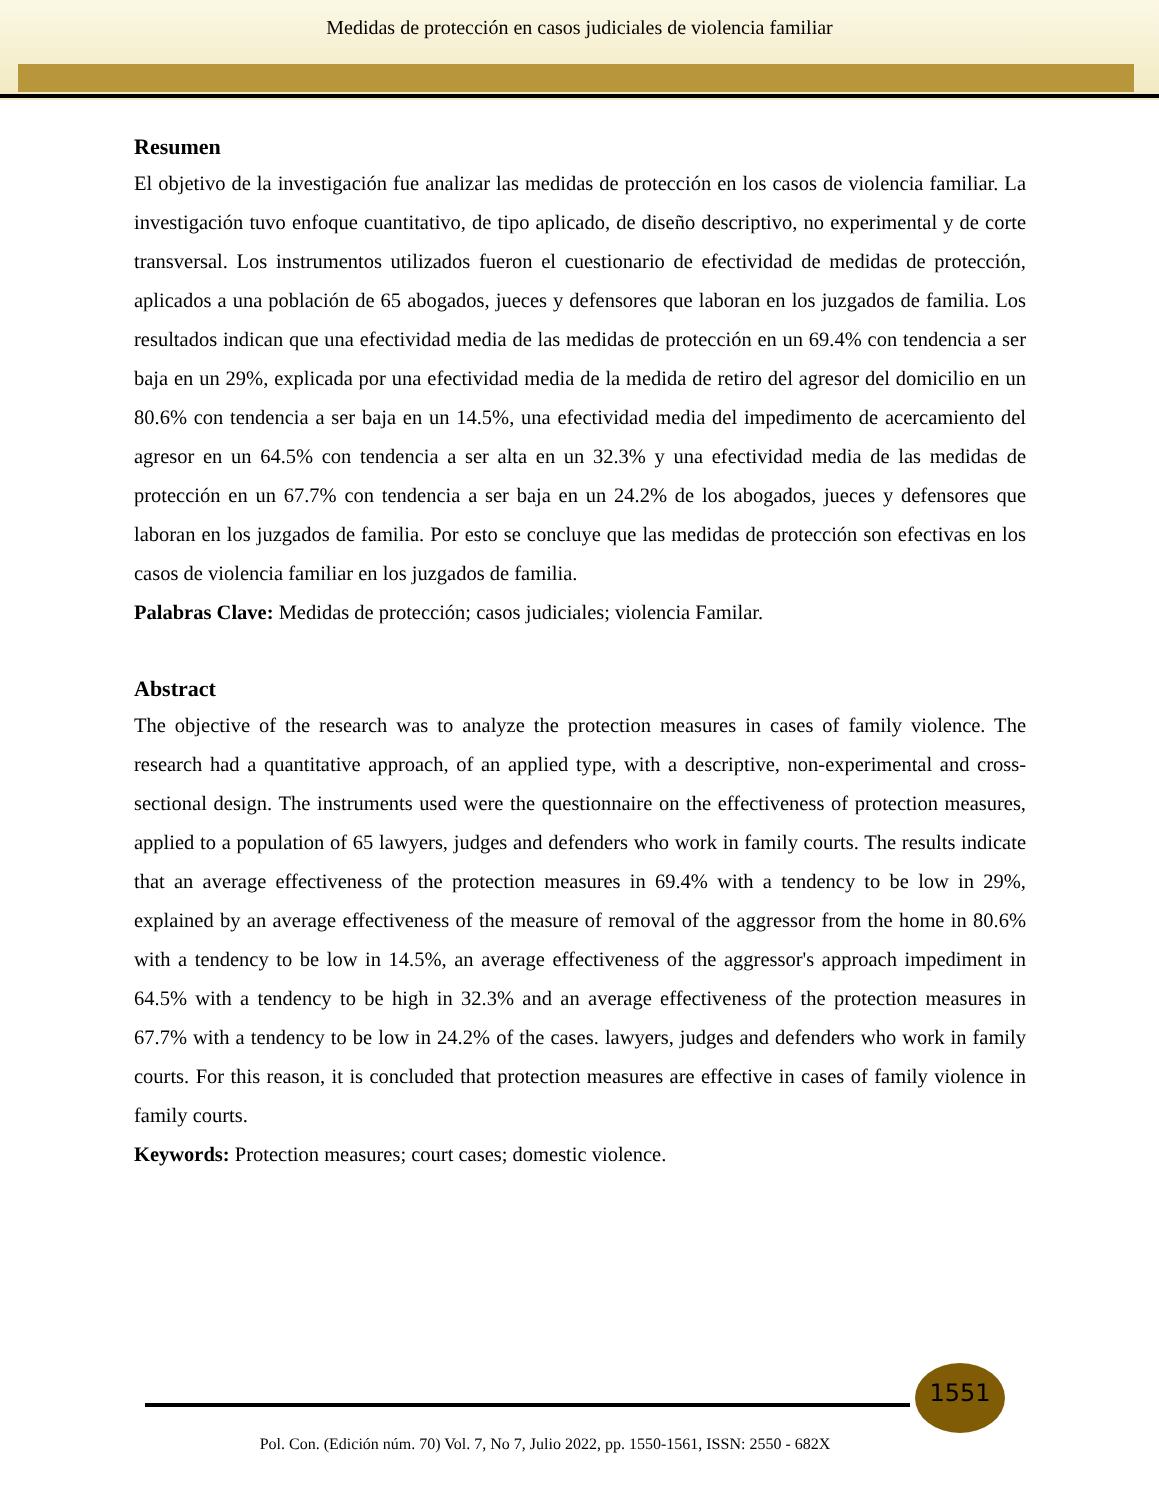Medidas de protección en casos judiciales de violencia familiar
Resumen
El objetivo de la investigación fue analizar las medidas de protección en los casos de violencia familiar. La investigación tuvo enfoque cuantitativo, de tipo aplicado, de diseño descriptivo, no experimental y de corte transversal. Los instrumentos utilizados fueron el cuestionario de efectividad de medidas de protección, aplicados a una población de 65 abogados, jueces y defensores que laboran en los juzgados de familia. Los resultados indican que una efectividad media de las medidas de protección en un 69.4% con tendencia a ser baja en un 29%, explicada por una efectividad media de la medida de retiro del agresor del domicilio en un 80.6% con tendencia a ser baja en un 14.5%, una efectividad media del impedimento de acercamiento del agresor en un 64.5% con tendencia a ser alta en un 32.3% y una efectividad media de las medidas de protección en un 67.7% con tendencia a ser baja en un 24.2% de los abogados, jueces y defensores que laboran en los juzgados de familia. Por esto se concluye que las medidas de protección son efectivas en los casos de violencia familiar en los juzgados de familia.
Palabras Clave: Medidas de protección; casos judiciales; violencia Familar.
Abstract
The objective of the research was to analyze the protection measures in cases of family violence. The research had a quantitative approach, of an applied type, with a descriptive, non-experimental and cross-sectional design. The instruments used were the questionnaire on the effectiveness of protection measures, applied to a population of 65 lawyers, judges and defenders who work in family courts. The results indicate that an average effectiveness of the protection measures in 69.4% with a tendency to be low in 29%, explained by an average effectiveness of the measure of removal of the aggressor from the home in 80.6% with a tendency to be low in 14.5%, an average effectiveness of the aggressor's approach impediment in 64.5% with a tendency to be high in 32.3% and an average effectiveness of the protection measures in 67.7% with a tendency to be low in 24.2% of the cases. lawyers, judges and defenders who work in family courts. For this reason, it is concluded that protection measures are effective in cases of family violence in family courts.
Keywords: Protection measures; court cases; domestic violence.
1551
Pol. Con. (Edición núm. 70) Vol. 7, No 7, Julio 2022, pp. 1550-1561, ISSN: 2550 - 682X